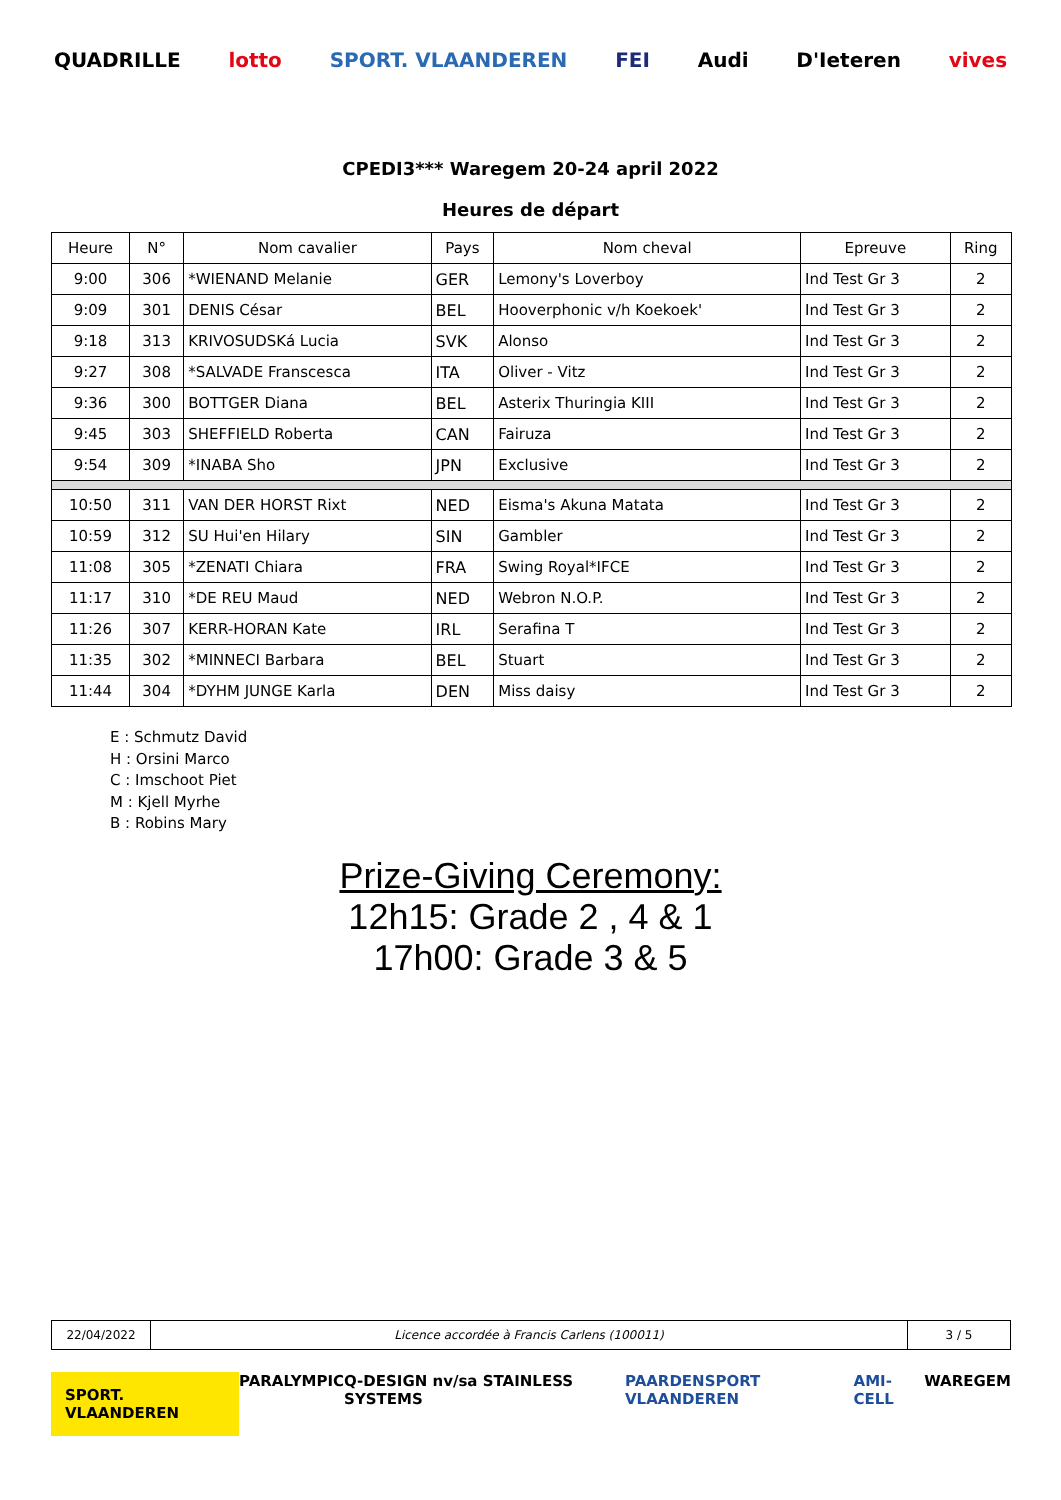QUADRILLE lotto SPORT. VLAANDEREN FEI Audi D'Ieteren vives
CPEDI3*** Waregem 20-24 april 2022
Heures de départ
| Heure | N° | Nom cavalier | Pays | Nom cheval | Epreuve | Ring |
| --- | --- | --- | --- | --- | --- | --- |
| 9:00 | 306 | *WIENAND Melanie | GER | Lemony's Loverboy | Ind Test Gr 3 | 2 |
| 9:09 | 301 | DENIS César | BEL | Hooverphonic v/h Koekoek' | Ind Test Gr 3 | 2 |
| 9:18 | 313 | KRIVOSUDSKá Lucia | SVK | Alonso | Ind Test Gr 3 | 2 |
| 9:27 | 308 | *SALVADE Franscesca | ITA | Oliver - Vitz | Ind Test Gr 3 | 2 |
| 9:36 | 300 | BOTTGER Diana | BEL | Asterix Thuringia KIII | Ind Test Gr 3 | 2 |
| 9:45 | 303 | SHEFFIELD Roberta | CAN | Fairuza | Ind Test Gr 3 | 2 |
| 9:54 | 309 | *INABA Sho | JPN | Exclusive | Ind Test Gr 3 | 2 |
| 10:50 | 311 | VAN DER HORST Rixt | NED | Eisma's Akuna Matata | Ind Test Gr 3 | 2 |
| 10:59 | 312 | SU Hui'en Hilary | SIN | Gambler | Ind Test Gr 3 | 2 |
| 11:08 | 305 | *ZENATI Chiara | FRA | Swing Royal*IFCE | Ind Test Gr 3 | 2 |
| 11:17 | 310 | *DE REU Maud | NED | Webron N.O.P. | Ind Test Gr 3 | 2 |
| 11:26 | 307 | KERR-HORAN Kate | IRL | Serafina T | Ind Test Gr 3 | 2 |
| 11:35 | 302 | *MINNECI Barbara | BEL | Stuart | Ind Test Gr 3 | 2 |
| 11:44 | 304 | *DYHM JUNGE Karla | DEN | Miss daisy | Ind Test Gr 3 | 2 |
E : Schmutz David
H : Orsini Marco
C : Imschoot Piet
M : Kjell Myrhe
B : Robins Mary
Prize-Giving Ceremony:
12h15: Grade 2 , 4 & 1
17h00: Grade 3 & 5
| 22/04/2022 | Licence accordée à Francis Carlens (100011) | 3 / 5 |
SPORT. VLAANDEREN PARALYMPIC Q-DESIGN nv/sa STAINLESS SYSTEMS PAARDENSPORT VLAANDEREN AMI-CELL WAREGEM